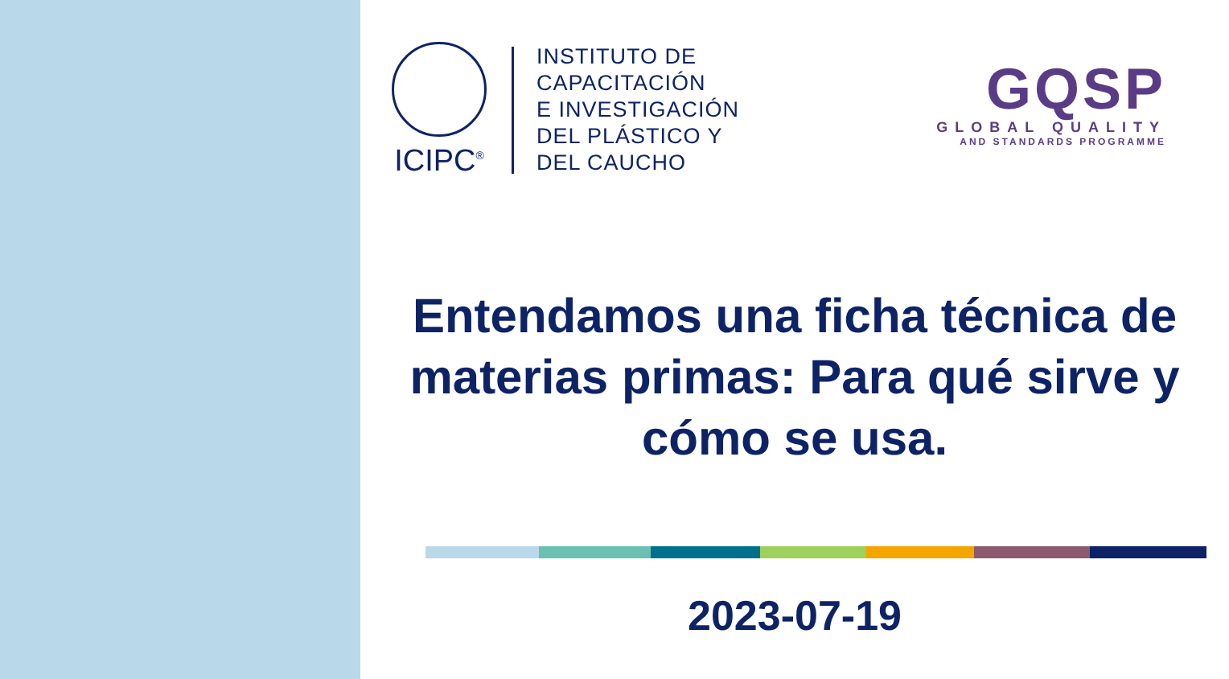ICIPC<sup>®</sup>
INSTITUTO DE
CAPACITACIÓN
E INVESTIGACIÓN
DEL PLÁSTICO Y
DEL CAUCHO
GQSP
GLOBAL QUALITY
AND STANDARDS PROGRAMME
Entendamos una ficha técnica de materias primas: Para qué sirve y cómo se usa.
2023-07-19